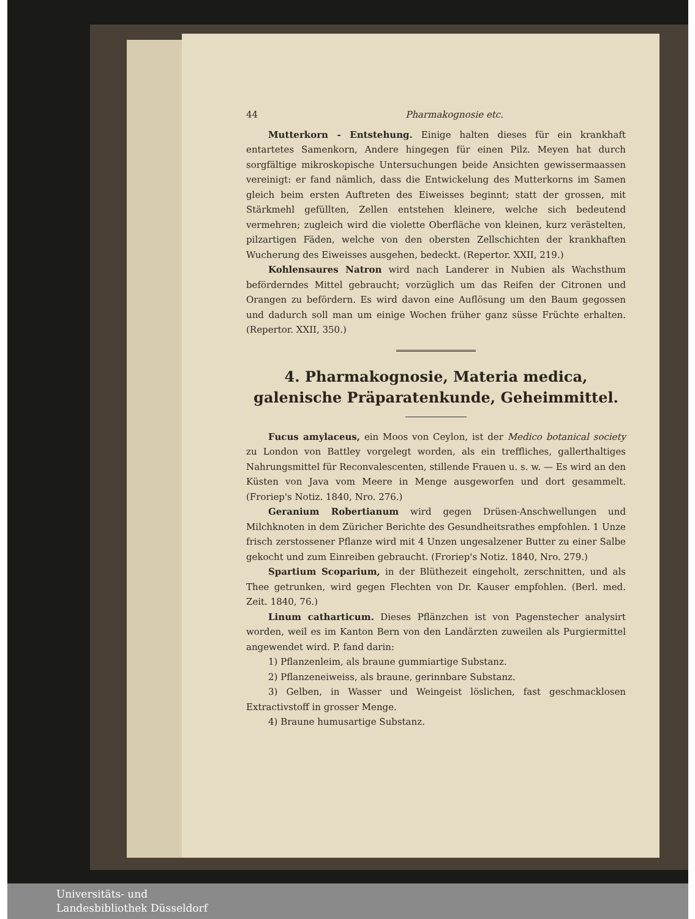44 Pharmakognosie etc.
Mutterkorn - Entstehung. Einige halten dieses für ein krankhaft entartetes Samenkorn, Andere hingegen für einen Pilz. Meyen hat durch sorgfältige mikroskopische Untersuchungen beide Ansichten gewissermaassen vereinigt: er fand nämlich, dass die Entwickelung des Mutterkorns im Samen gleich beim ersten Auftreten des Eiweisses beginnt; statt der grossen, mit Stärkmehl gefüllten, Zellen entstehen kleinere, welche sich bedeutend vermehren; zugleich wird die violette Oberfläche von kleinen, kurz verästelten, pilzartigen Fäden, welche von den obersten Zellschichten der krankhaften Wucherung des Eiweisses ausgehen, bedeckt. (Repertor. XXII, 219.)
Kohlensaures Natron wird nach Landerer in Nubien als Wachsthum beförderndes Mittel gebraucht; vorzüglich um das Reifen der Citronen und Orangen zu befördern. Es wird davon eine Auflösung um den Baum gegossen und dadurch soll man um einige Wochen früher ganz süsse Früchte erhalten. (Repertor. XXII, 350.)
4. Pharmakognosie, Materia medica, galenische Präparatenkunde, Geheimmittel.
Fucus amylaceus, ein Moos von Ceylon, ist der Medico botanical society zu London von Battley vorgelegt worden, als ein treffliches, gallerthaltiges Nahrungsmittel für Reconvalescenten, stillende Frauen u. s. w. — Es wird an den Küsten von Java vom Meere in Menge ausgeworfen und dort gesammelt. (Froriep's Notiz. 1840, Nro. 276.)
Geranium Robertianum wird gegen Drüsen-Anschwellungen und Milchknoten in dem Züricher Berichte des Gesundheitsrathes empfohlen. 1 Unze frisch zerstossener Pflanze wird mit 4 Unzen ungesalzener Butter zu einer Salbe gekocht und zum Einreiben gebraucht. (Froriep's Notiz. 1840, Nro. 279.)
Spartium Scoparium, in der Blüthezeit eingeholt, zerschnitten, und als Thee getrunken, wird gegen Flechten von Dr. Kauser empfohlen. (Berl. med. Zeit. 1840, 76.)
Linum catharticum. Dieses Pflänzchen ist von Pagenstecher analysirt worden, weil es im Kanton Bern von den Landärzten zuweilen als Purgiermittel angewendet wird. P. fand darin:
1) Pflanzenleim, als braune gummiartige Substanz.
2) Pflanzeneiweiss, als braune, gerinnbare Substanz.
3) Gelben, in Wasser und Weingeist löslichen, fast geschmacklosen Extractivstoff in grosser Menge.
4) Braune humusartige Substanz.
Universitäts- und
Landesbibliothek Düsseldorf